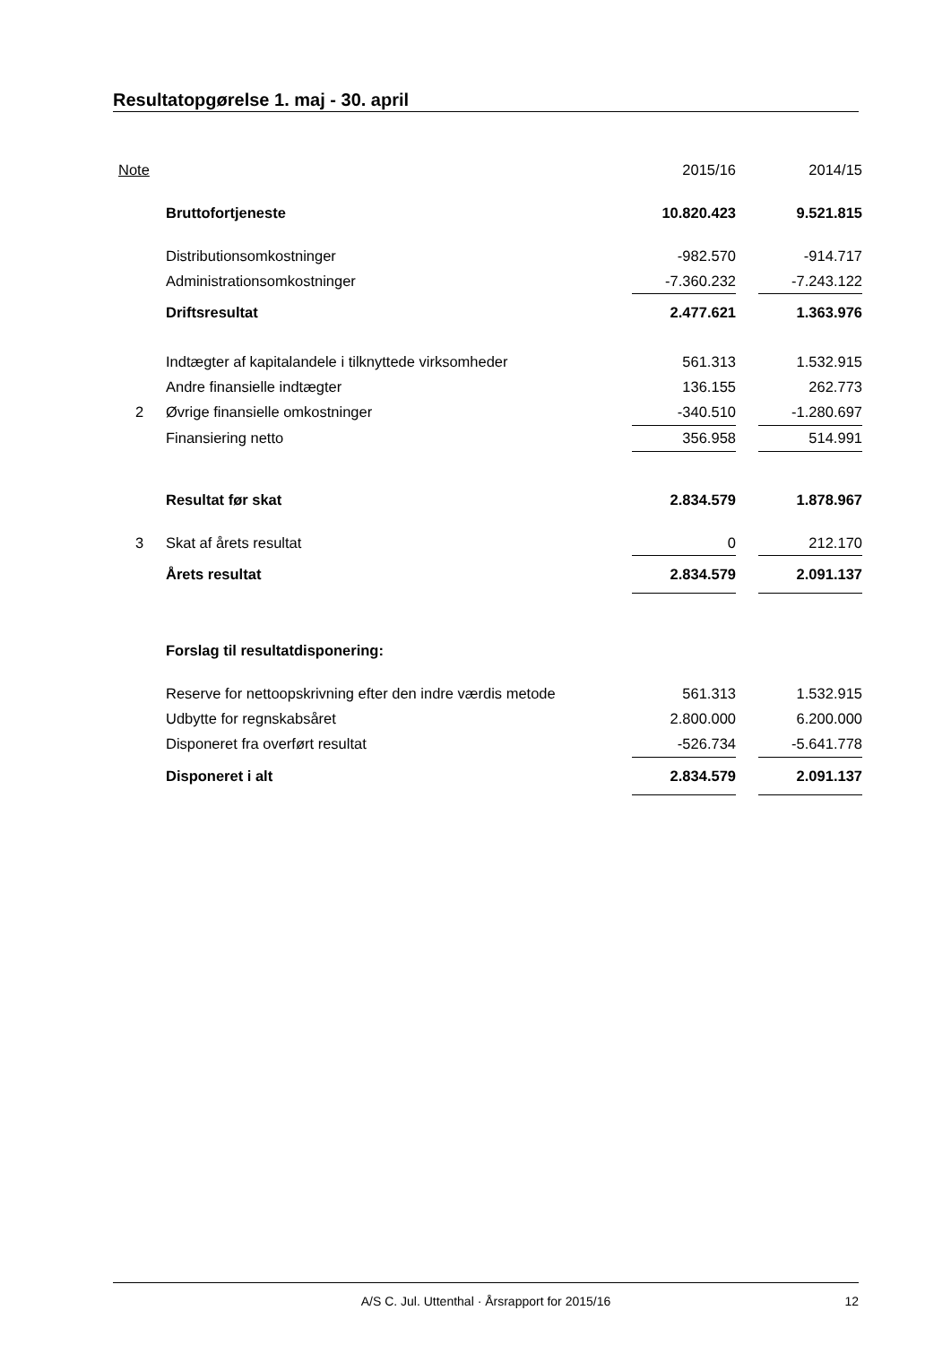Resultatopgørelse 1. maj - 30. april
| Note | | 2015/16 | | 2014/15 |
| --- | --- | --- | --- | --- |
| | Bruttofortjeneste | 10.820.423 | | 9.521.815 |
| | Distributionsomkostninger | -982.570 | | -914.717 |
| | Administrationsomkostninger | -7.360.232 | | -7.243.122 |
| | Driftsresultat | 2.477.621 | | 1.363.976 |
| | Indtægter af kapitalandele i tilknyttede virksomheder | 561.313 | | 1.532.915 |
| | Andre finansielle indtægter | 136.155 | | 262.773 |
| 2 | Øvrige finansielle omkostninger | -340.510 | | -1.280.697 |
| | Finansiering netto | 356.958 | | 514.991 |
| | Resultat før skat | 2.834.579 | | 1.878.967 |
| 3 | Skat af årets resultat | 0 | | 212.170 |
| | Årets resultat | 2.834.579 | | 2.091.137 |
| | Forslag til resultatdisponering: | | | |
| | Reserve for nettoopskrivning efter den indre værdis metode | 561.313 | | 1.532.915 |
| | Udbytte for regnskabsåret | 2.800.000 | | 6.200.000 |
| | Disponeret fra overført resultat | -526.734 | | -5.641.778 |
| | Disponeret i alt | 2.834.579 | | 2.091.137 |
A/S C. Jul. Uttenthal · Årsrapport for 2015/16
12